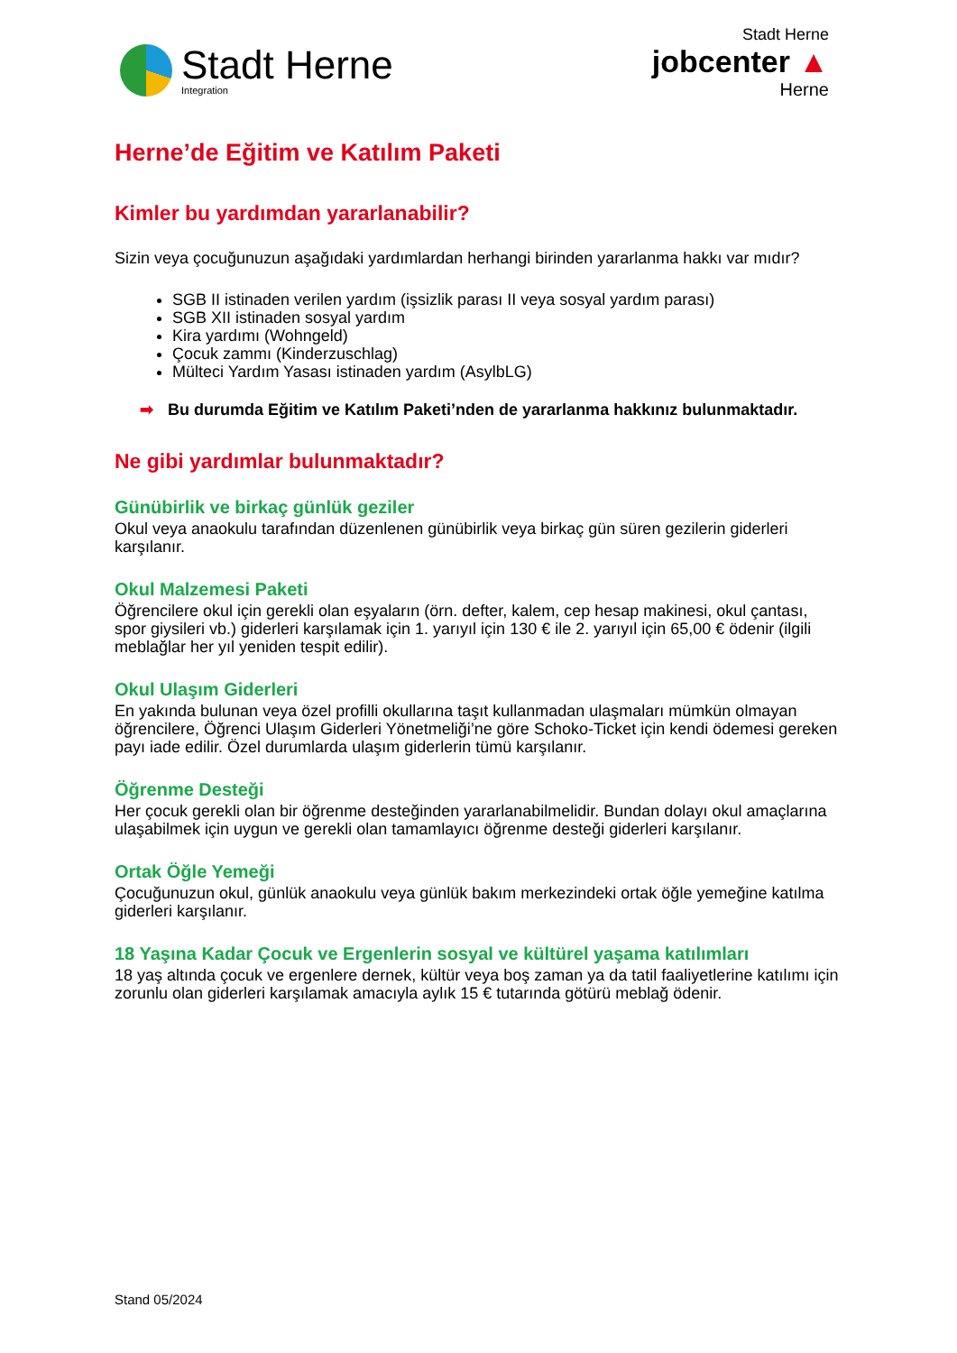Stadt Herne
Integration
Stadt Herne
jobcenter ▲
Herne
Herne’de Eğitim ve Katılım Paketi
Kimler bu yardımdan yararlanabilir?
Sizin veya çocuğunuzun aşağıdaki yardımlardan herhangi birinden yararlanma hakkı var mıdır?
SGB II istinaden verilen yardım (işsizlik parası II veya sosyal yardım parası)
SGB XII istinaden sosyal yardım
Kira yardımı (Wohngeld)
Çocuk zammı (Kinderzuschlag)
Mülteci Yardım Yasası istinaden yardım (AsylbLG)
➡ Bu durumda Eğitim ve Katılım Paketi’nden de yararlanma hakkınız bulunmaktadır.
Ne gibi yardımlar bulunmaktadır?
Günübirlik ve birkaç günlük geziler
Okul veya anaokulu tarafından düzenlenen günübirlik veya birkaç gün süren gezilerin giderleri karşılanır.
Okul Malzemesi Paketi
Öğrencilere okul için gerekli olan eşyaların (örn. defter, kalem, cep hesap makinesi, okul çantası, spor giysileri vb.) giderleri karşılamak için 1. yarıyıl için 130 € ile 2. yarıyıl için 65,00 € ödenir (ilgili meblağlar her yıl yeniden tespit edilir).
Okul Ulaşım Giderleri
En yakında bulunan veya özel profilli okullarına taşıt kullanmadan ulaşmaları mümkün olmayan öğrencilere, Öğrenci Ulaşım Giderleri Yönetmeliği’ne göre Schoko-Ticket için kendi ödemesi gereken payı iade edilir. Özel durumlarda ulaşım giderlerin tümü karşılanır.
Öğrenme Desteği
Her çocuk gerekli olan bir öğrenme desteğinden yararlanabilmelidir. Bundan dolayı okul amaçlarına ulaşabilmek için uygun ve gerekli olan tamamlayıcı öğrenme desteği giderleri karşılanır.
Ortak Öğle Yemeği
Çocuğunuzun okul, günlük anaokulu veya günlük bakım merkezindeki ortak öğle yemeğine katılma giderleri karşılanır.
18 Yaşına Kadar Çocuk ve Ergenlerin sosyal ve kültürel yaşama katılımları
18 yaş altında çocuk ve ergenlere dernek, kültür veya boş zaman ya da tatil faaliyetlerine katılımı için zorunlu olan giderleri karşılamak amacıyla aylık 15 € tutarında götürü meblağ ödenir.
Stand 05/2024